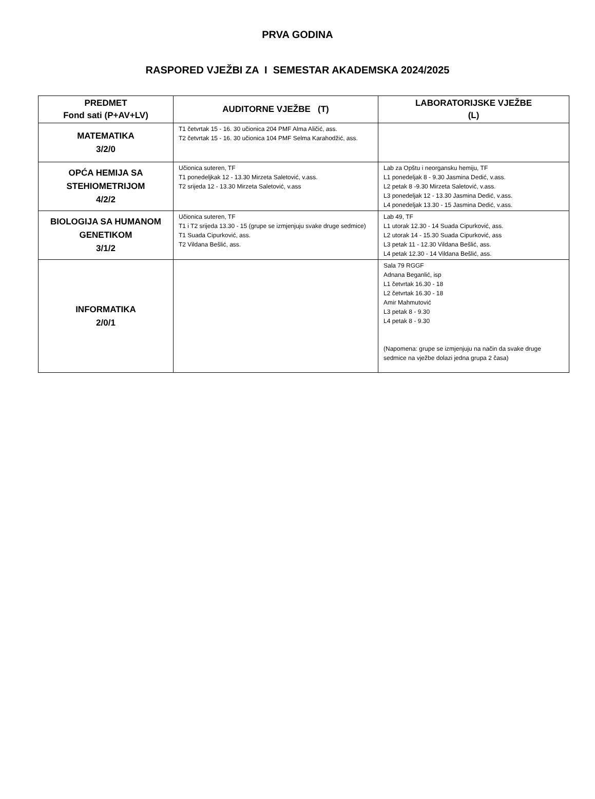PRVA GODINA
RASPORED VJEŽBI ZA I SEMESTAR AKADEMSKA 2024/2025
| PREDMET Fond sati (P+AV+LV) | AUDITORNE VJEŽBE (T) | LABORATORIJSKE VJEŽBE (L) |
| --- | --- | --- |
| MATEMATIKA 3/2/0 | T1 četvrtak 15 - 16. 30 učionica 204 PMF Alma Aličić, ass. T2 četvrtak 15 - 16. 30 učionica 104 PMF Selma Karahodžić, ass. | |
| OPĆA HEMIJA SA STEHIOMETRIJOM 4/2/2 | Učionica suteren, TF T1 ponedeljkak 12 - 13.30 Mirzeta Saletović, v.ass. T2 srijeda 12 - 13.30 Mirzeta Saletović, v.ass | Lab za Opštu i neorgansku hemiju, TF L1 ponedeljak 8 - 9.30 Jasmina Dedić, v.ass. L2 petak 8 -9.30 Mirzeta Saletović, v.ass. L3 ponedeljak 12 - 13.30 Jasmina Dedić, v.ass. L4 ponedeljak 13.30 - 15 Jasmina Dedić, v.ass. |
| BIOLOGIJA SA HUMANOM GENETIKOM 3/1/2 | Učionica suteren, TF T1 i T2 srijeda 13.30 - 15 (grupe se izmjenjuju svake druge sedmice) T1 Suada Cipurković, ass. T2 Vildana Bešlić, ass. | Lab 49, TF L1 utorak 12.30 - 14 Suada Cipurković, ass. L2 utorak 14 - 15.30 Suada Cipurković, ass L3 petak 11 - 12.30 Vildana Bešlić, ass. L4 petak 12.30 - 14 Vildana Bešlić, ass. |
| INFORMATIKA 2/0/1 | | Sala 79 RGGF Adnana Beganlić, isp L1 četvrtak 16.30 - 18 L2 četvrtak 16.30 - 18 Amir Mahmutović L3 petak 8 - 9.30 L4 petak 8 - 9.30 (Napomena: grupe se izmjenjuju na način da svake druge sedmice na vježbe dolazi jedna grupa 2 časa) |